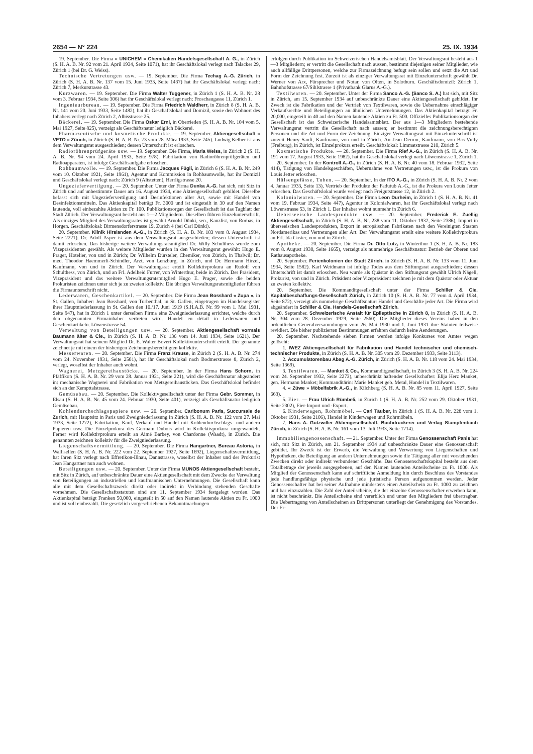2654 — N° 224 25. IX. 1934
19. September. Die Firma « UNICHEM » Chemikalien Handelsgesellschaft A. G., in Zürich (S. H. A. B. Nr. 92 vom 21. April 1934, Seite 1071), hat ihr Geschäftslokal verlegt nach Talacker 29, Zürich 1 (bei Dr. G. Weiss).
Technische Vertretungen usw. — 19. September. Die Firma Techag A.-G. Zürich, in Zürich (S. H. A. B. Nr. 137 vom 15. Juni 1933, Seite 1437) hat ihr Geschäftslokal verlegt nach: Zürich 7, Merkurstrasse 43.
Kurzwaren. — 19. September. Die Firma Walter Tuggener, in Zürich 1 (S. H. A. B. Nr. 28 vom 3. Februar 1934, Seite 306) hat ihr Geschäftslokal verlegt nach: Froschaugasse 11, Zürich 1.
Ingenieurbureau. — 19. September. Die Firma Friedrich Waldherr, in Zürich 8 (S. H. A. B. Nr. 141 vom 20. Juni 1933, Seite 1482), hat ihr Geschäftslokal und Domizil, sowie den Wohnort des Inhabers verlegt nach Zürich 2, Albisstrasse 25.
Bäckerei. — 19. September. Die Firma Oskar Erni, in Oberrieden (S. H. A. B. Nr. 104 vom 5. Mai 1927, Seite 825), verzeigt als Geschäftsnatur lediglich Bäckerei.
Pharmazeutische und kosmetische Produkte. — 19. September. Aktiengesellschaft « VETO » Zürich, in Zürich (S. H. A. B. Nr. 73 vom 28. März 1933, Seite 745). Ludwig Kelber ist aus dem Verwaltungsrat ausgeschieden; dessen Unterschrift ist erloschen.
Radioröhrenprüfgeräte usw. — 19. September. Die Firma, Maria Weiss, in Zürich 2 (S. H. A. B. Nr. 94 vom 24. April 1933, Seite 978), Fabrikation von Radioröhrenprüfgeräten und Radioapparaten, ist infolge Geschäftsaufgabe erloschen.
Rohbaumwolle. — 19. September. Die Firma Jacques Fügli, in Zürich 6 (S. H. A. B. Nr. 249 vom 10. Oktober 1921, Seite 1961), Agentur und Kommission in Rohbaumwolle, hat ihr Domizil und Geschäftslokal verlegt nach: Zürich 9 (Altstetten), Herrligstrasse 20.
Ungeziefervertilgung. — 20. September. Unter der Firma Dunka A.-G. hat sich, mit Sitz in Zürich und auf unbestimmte Dauer am 16. August 1934, eine Aktiengesellschaft gebildet. Dieselbe befasst sich mit Ungeziefervertilgung und Desinfektionen aller Art, sowie mit Handel von Desinfektionsmitteln. Das Aktienkapital beträgt Fr. 3000 und ist eingeteilt in 30 auf den Namen lautende, voll einbezahlte Aktien zu Fr. 100. Publikationsorgan der Gesellschaft ist das Tagblatt der Stadt Zürich. Der Verwaltungsrat besteht aus 1—2 Mitgliedern. Dieselben führen Einzelunterschrift. Als einziges Mitglied des Verwaltungsrates ist gewählt Arnold Dünki, sen., Kanzlist, von Rorbas, in Horgen. Geschäftslokal: Birmensdorferstrasse 19, Zürich 4 (bei Carl Dünki).
20. September. Klinik Hirslanden A.-G., in Zürich (S. H. A. B. Nr. 183 vom 8. August 1934, Seite 2221). Dr. Adolf Asper ist aus dem Verwaltungsrat ausgeschieden; dessen Unterschrift ist damit erloschen. Das bisherige weitere Verwaltungsratsmitglied Dr. Willy Schulthess wurde zum Vizepräsidenten gewählt. Als weitere Mitglieder wurden in den Verwaltungsrat gewählt: Hugo E. Prager, Hotelier, von und in Zürich; Dr. Wilhelm Dürsteler, Chemiker, von Zürich, in Thalwil; Dr. med. Theodor Haemmerli-Schindler, Arzt, von Lenzburg, in Zürich, und Dr. Hermann Hirzel, Kaufmann, von und in Zürich. Der Verwaltungsrat erteilt Kollektivprokura an Rudolf von Schulthess, von Zürich, und an Frl. Adelheid Furrer, von Winterthur, beide in Zürich. Der Präsident, Vizepräsident und das weitere Verwaltungsratsmitglied Hugo E. Prager, sowie die beiden Prokuristen zeichnen unter sich je zu zweien kollektiv. Die übrigen Verwaltungsratsmitglieder führen die Firmaunterschrift nicht.
Lederwaren, Geschenkartikel. — 20. September. Die Firma Jean Bosshard « Zupa », in St. Gallen, Inhaber: Jean Bosshard, von Turbenthal, in St. Gallen, eingetragen im Handelsregister ihrer Hauptniederlassung in St. Gallen den 10./17. Juni 1919 (S.H.A.B. Nr. 99 vom 1. Mai 1931, Seite 947), hat in Zürich 1 unter derselben Firma eine Zweigniederlassung errichtet, welche durch den obgenannten Firmainhaber vertreten wird. Handel en détail in Lederwaren und Geschenkartikeln. Löwenstrasse 54.
Verwaltung von Beteiligungen usw. — 20. September. Aktiengesellschaft vormals Baumann älter & Cie., in Zürich (S. H. A. B. Nr. 136 vom 14. Juni 1934, Seite 1621). Der Verwaltungsrat hat seinem Mitglied Dr. E. Walter Boveri Kollektivunterschrift erteilt. Der genannte zeichnet je mit einem der bisherigen Zeichnungsberechtigten kollektiv.
Messerwaren. — 20. September. Die Firma Franz Krause, in Zürich 2 (S. H. A. B. Nr. 274 vom 24. November 1931, Seite 2501), hat ihr Geschäftslokal nach Bodmerstrasse 8, Zürich 2, verlegt, woselbst der Inhaber auch wohnt.
Wagnerei, Metzgereihaustöcke. — 20. September. In der Firma Hans Schorn, in Pfäffikon (S. H. A. B. Nr. 29 vom 28. Januar 1921, Seite 221), wird die Geschäftsnatur abgeändert in: mechanische Wagnerei und Fabrikation von Metzgereihaustöcken. Das Geschäftslokal befindet sich an der Kempttalstrasse.
Gemüsebau. — 20. September. Die Kollektivgesellschaft unter der Firma Gebr. Sommer, in Elsau (S. H. A. B. Nr. 45 vom 24. Februar 1930, Seite 401), verzeigt als Geschäftsnatur lediglich Gemüsebau.
Kohlendurchschlagspapiere usw. — 20. September. Caribonum Paris, Succursale de Zurich, mit Hauptsitz in Paris und Zweigniederlassung in Zürich (S. H. A. B. Nr. 122 vom 27. Mai 1933, Seite 1272), Fabrikation, Kauf, Verkauf und Handel mit Kohlendurchschlags- und andern Papieren usw. Die Einzelprokura des Germain Dubois wird in Kollektivprokura umgewandelt. Ferner wird Kollektivprokura erteilt an Aimé Barbey, von Chardonne (Waadt), in Zürich. Die genannten zeichnen kollektiv für die Zweigniederlassung.
Liegenschaftsvermittlung. — 20. September. Die Firma Hangartner, Bureau Astoria, in Wallisellen (S. H. A. B. Nr. 222 vom 22. September 1927, Seite 1692), Liegenschaftsvermittlung, hat ihren Sitz verlegt nach Effretikon-Illnau, Dannstrasse, woselbst der Inhaber und der Prokurist Jean Hangartner nun auch wohnen.
Beteiligungen usw. — 20. September. Unter der Firma MUNOS Aktiengesellschaft besteht, mit Sitz in Zürich, auf unbeschränkte Dauer eine Aktiengesellschaft mit dem Zwecke der Verwaltung von Beteiligungen an industriellen und kaufmännischen Unternehmungen. Die Gesellschaft kann alle mit dem Gesellschaftszweck direkt oder indirekt in Verbindung stehenden Geschäfte vornehmen. Die Gesellschaftsstatuten sind am 11. September 1934 festgelegt worden. Das Aktienkapital beträgt Franken 50,000, eingeteilt in 50 auf den Namen lautende Aktien zu Fr. 1000 und ist voll einbezahlt. Die gesetzlich vorgeschriebenen Bekanntmachungen
erfolgen durch Publikation im Schweizerischen Handelsamtsblatt. Der Verwaltungsrat besteht aus 1—3 Mitgliedern; er vertritt die Gesellschaft nach aussen, bestimmt diejenigen seiner Mitglieder, wie auch allfällige Drittpersonen, welche zur Firmazeichnung befugt sein sollen und setzt die Art und Form der Zeichnung fest. Zurzeit ist als einziger Verwaltungsrat mit Einzelunterschrift gewählt Dr. Werner von Arx, Fürsprecher und Notar, von Olten, in Solothurn. Geschäftsdomizil: Zürich 1, Bahnhofstrasse 67/Sihlstrasse 1 (Privatbank Glarus A.-G.).
Textilwaren. — 20. September. Unter der Firma Sanco A.-G. (Sanco S. A.) hat sich, mit Sitz in Zürich, am 15. September 1934 auf unbeschränkte Dauer eine Aktiengesellschaft gebildet. Ihr Zweck ist die Fabrikation und der Vertrieb von Textilwaren, sowie die Uebernahme einschlägiger Verkaufsrechte und Beteiligungen an ähnlichen Unternehmungen. Das Aktienkapital beträgt Fr. 20,000, eingeteilt in 40 auf den Namen lautende Aktien zu Fr. 500. Offizielles Publikationsorgan der Gesellschaft ist das Schweizerische Handelsamtsblatt. Der aus 1—3 Mitgliedern bestehende Verwaltungsrat vertritt die Gesellschaft nach aussen; er bestimmt die zeichnungsberechtigten Personen und die Art und Form der Zeichnung. Einziger Verwaltungsrat mit Einzelunterschrift ist zurzeit Henry Sanft, Kaufmann, von und in Zürich. An Jean Derron, Kaufmann, von Bas-Vully (Freiburg), in Zürich, ist Einzelprokura erteilt. Geschäftslokal: Limmatstrasse 210, Zürich 5.
Kosmetische Produkte. — 20. September. Die Firma Rief A.-G., in Zürich (S. H. A. B. Nr. 191 vom 17. August 1933, Seite 1982), hat ihr Geschäftslokal verlegt nach Löwenstrasse 1, Zürich 1.
20. September. In der Kontroll A.-G., in Zürich (S. H. A. B. Nr. 40 vom 18. Februar 1932, Seite 414), Tätigung von Handelsgeschäften, Uebernahme von Vertretungen usw., ist die Prokura von Louis Jetter erloschen.
Hülsengefässe, Tuben. — 20. September. In der ITO A.-G., in Zürich (S. H. A. B. Nr. 2 vom 4. Januar 1933, Seite 13), Vertrieb der Produkte der Fadutub A.-G., ist die Prokura von Louis Jetter erloschen. Das Geschäftslokal wurde verlegt nach Freigutstrasse 12, in Zürich 2.
Kolonialwaren. — 20. September. Die Firma Leon Durheim, in Zürich 1 (S. H. A. B. Nr. 41 vom 19. Februar 1934, Seite 447), Agentur in Kolonialwaren, hat ihr Geschäftslokal verlegt nach Löwenstrasse 53, in Zürich 1. Der Inhaber wohnt nunmehr in Zürich 6.
Ueberseeische Landesprodukte usw. — 20. September. Frederick E. Zuellig Aktiengesellschaft, in Zürich (S. H. A. B. Nr. 238 vom 11. Oktober 1932, Seite 2386), Import in überseeischen Landesprodukten, Export in europäischen Fabrikaten nach den Vereinigten Staaten Nordamerikas und Vertretungen aller Art. Der Verwaltungsrat erteilt eine weitere Kollektivprokura an Frl. Ida Custer, von und in Zürich.
Apotheke. — 20. September. Die Firma Dr. Otto Lutz, in Winterthur 1 (S. H. A. B. Nr. 183 vom 8. August 1930, Seite 1665), verzeigt als nunmehrige Geschäftsnatur: Betrieb der Oberen und Rathausapotheke.
20. September. Ferienkolonien der Stadt Zürich, in Zürich (S. H. A. B. Nr. 133 vom 11. Juni 1934, Seite 1582). Karl Weidmann ist infolge Todes aus dem Stiftungsrat ausgeschieden; dessen Unterschrift ist damit erloschen. Neu wurde als Quästor in den Stiftungsrat gewählt Ulrich Nägeli, Prokurist, von und in Zürich. Präsident oder Vizepräsident zeichnen je mit dem Quästor oder Aktuar zu zweien kollektiv.
20. September. Die Kommanditgesellschaft unter der Firma Schiller & Cie. Kapitalbeschaffungs-Gesellschaft Zürich, in Zürich 10 (S. H. A. B. Nr. 77 vom 4. April 1934, Seite 872), verzeigt als nunmehrige Geschäftsnatur: Handel und Geschäfte jeder Art. Die Firma wird abgeändert in Schiller & Cie. Handels-Gesellschaft Zürich.
20. September. Schweizerische Anstalt für Epileptische in Zürich 8, in Zürich (S. H. A. B. Nr. 304 vom 28. Dezember 1929, Seite 2560). Die Mitglieder dieses Vereins haben in den ordentlichen Generalversammlungen vom 26. Mai 1930 und 1. Juni 1931 ihre Statuten teilweise revidiert. Die bisher publizierten Bestimmungen erfahren dadurch keine Aenderungen.
20. September. Nachstehende sieben Firmen werden infolge Konkurses von Amtes wegen gelöscht:
1. IWEZ Aktiengesellschaft für Fabrikation und Handel technischer und chemisch-technischer Produkte, in Zürich (S. H. A. B. Nr. 305 vom 29. Dezember 1933, Seite 3113).
2. Accumulatorenbau Abag A.-G. Zürich, in Zürich (S. H. A. B. Nr. 118 vom 24. Mai 1934, Seite 1369).
3. Textilwaren. — Manket & Co., Kommanditgesellschaft, in Zürich 3 (S. H. A. B. Nr. 224 vom 24. September 1932, Seite 2273), unbeschränkt haftender Gesellschafter: Elija Herz Manket, gen. Hermann Manket; Kommanditärin: Marie Manket geb. Metal, Handel in Textilwaren.
4. « Züwe » Möbelfabrik A.-G., in Kilchberg (S. H. A. B. Nr. 85 vom 11. April 1927, Seite 663).
5. Eier. — Frau Ulrich Rümbeli, in Zürich 1 (S. H. A. B. Nr. 252 vom 29. Oktober 1931, Seite 2302), Eier-Import und -Export.
6. Kinderwagen, Rohrmöbel. — Carl Täuber, in Zürich 1 (S. H. A. B. Nr. 228 vom 1. Oktober 1931, Seite 2106), Handel in Kinderwagen und Rohrmöbeln.
7. Hans A. Gutzwiller Aktiengesellschaft, Buchdruckerei und Verlag Stampfenbach Zürich, in Zürich (S. H. A. B. Nr. 161 vom 13. Juli 1933, Seite 1714).
Immobiliengenossenschaft. — 21. September. Unter der Firma Genossenschaft Panis hat sich, mit Sitz in Zürich, am 21. September 1934 auf unbeschränkte Dauer eine Genossenschaft gebildet. Ihr Zweck ist der Erwerb, die Verwaltung und Verwertung von Liegenschaften und Hypotheken, die Beteiligung an andern Unternehmungen sowie die Tätigung aller mit vorstehenden Zwecken direkt oder indirekt verbundener Geschäfte. Das Genossenschaftskapital besteht aus dem Totalbetrage der jeweils ausgegebenen, auf den Namen lautenden Anteilscheine zu Fr. 1000. Als Mitglied der Genossenschaft kann auf schriftliche Anmeldung hin durch Beschluss des Vorstandes jede handlungsfähige physische und jede juristische Person aufgenommen werden. Jeder Genossenschafter hat bei seiner Aufnahme mindestens einen Anteilschein zu Fr. 1000 zu zeichnen und bar einzuzahlen. Die Zahl der Anteilscheine, die der einzelne Genossenschafter erwerben kann, ist nicht beschränkt. Die Anteilscheine sind vererblich und unter den Mitgliedern frei übertragbar. Die Uebertragung von Anteilscheinen an Drittpersonen unterliegt der Genehmigung des Vorstandes. Der Er-